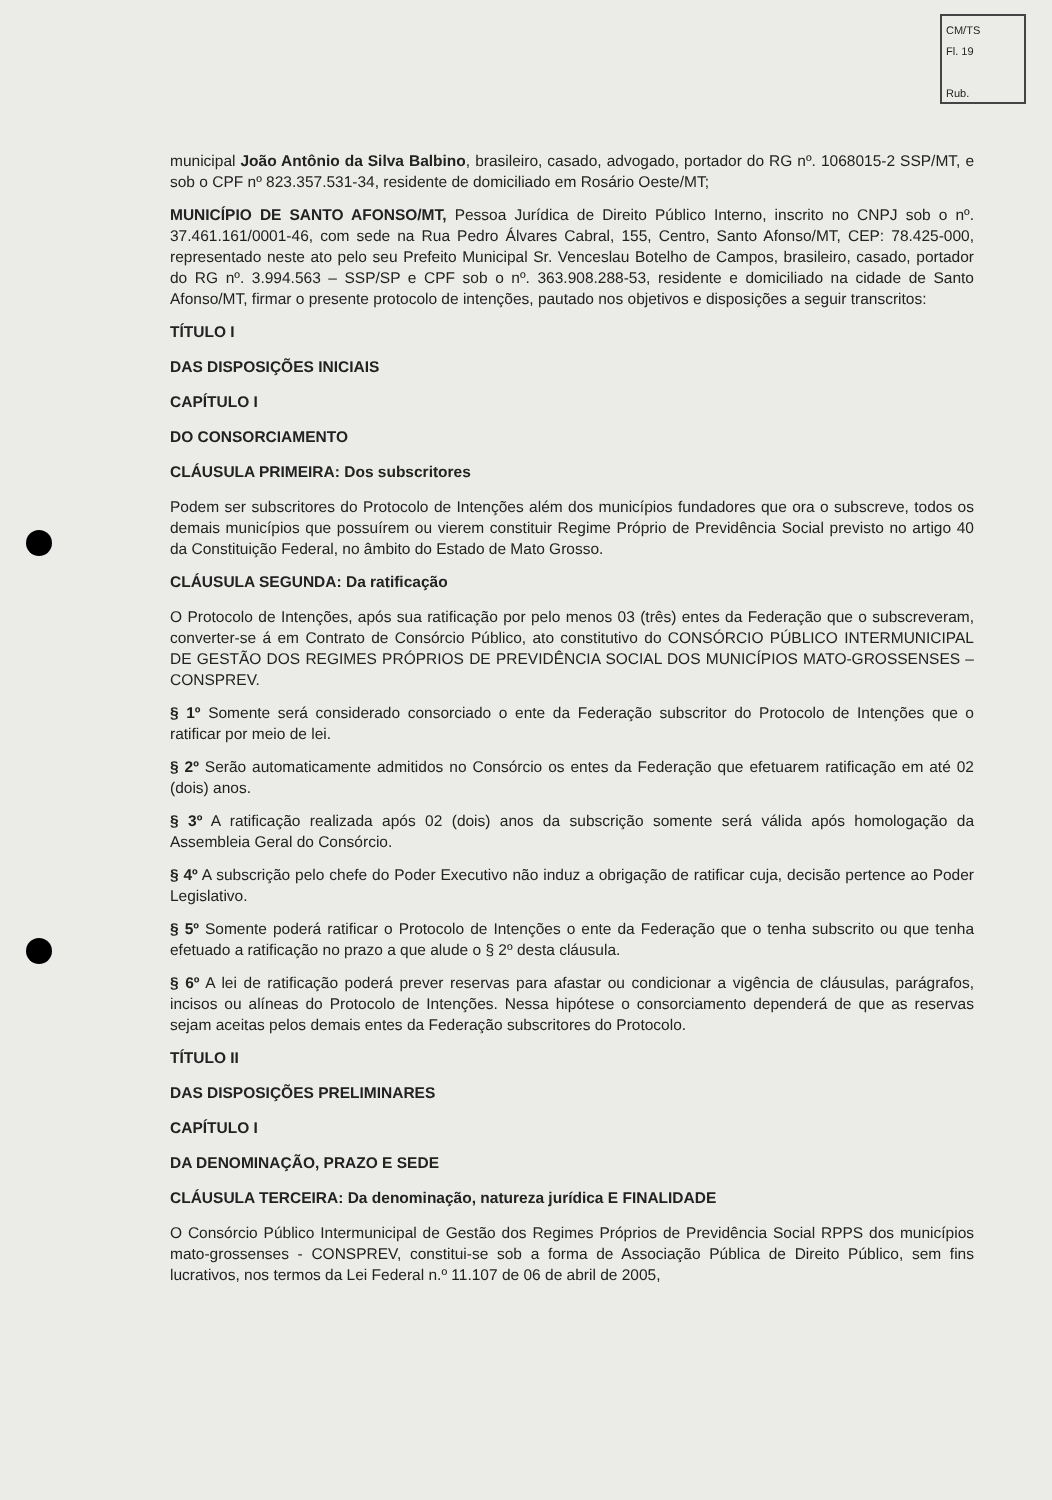CM/TS
Fl. 19
Rub.
municipal João Antônio da Silva Balbino, brasileiro, casado, advogado, portador do RG nº. 1068015-2 SSP/MT, e sob o CPF nº 823.357.531-34, residente de domiciliado em Rosário Oeste/MT;
MUNICÍPIO DE SANTO AFONSO/MT, Pessoa Jurídica de Direito Público Interno, inscrito no CNPJ sob o nº. 37.461.161/0001-46, com sede na Rua Pedro Álvares Cabral, 155, Centro, Santo Afonso/MT, CEP: 78.425-000, representado neste ato pelo seu Prefeito Municipal Sr. Venceslau Botelho de Campos, brasileiro, casado, portador do RG nº. 3.994.563 – SSP/SP e CPF sob o nº. 363.908.288-53, residente e domiciliado na cidade de Santo Afonso/MT, firmar o presente protocolo de intenções, pautado nos objetivos e disposições a seguir transcritos:
TÍTULO I
DAS DISPOSIÇÕES INICIAIS
CAPÍTULO I
DO CONSORCIAMENTO
CLÁUSULA PRIMEIRA: Dos subscritores
Podem ser subscritores do Protocolo de Intenções além dos municípios fundadores que ora o subscreve, todos os demais municípios que possuírem ou vierem constituir Regime Próprio de Previdência Social previsto no artigo 40 da Constituição Federal, no âmbito do Estado de Mato Grosso.
CLÁUSULA SEGUNDA: Da ratificação
O Protocolo de Intenções, após sua ratificação por pelo menos 03 (três) entes da Federação que o subscreveram, converter-se á em Contrato de Consórcio Público, ato constitutivo do CONSÓRCIO PÚBLICO INTERMUNICIPAL DE GESTÃO DOS REGIMES PRÓPRIOS DE PREVIDÊNCIA SOCIAL DOS MUNICÍPIOS MATO-GROSSENSES – CONSPREV.
§ 1º Somente será considerado consorciado o ente da Federação subscritor do Protocolo de Intenções que o ratificar por meio de lei.
§ 2º Serão automaticamente admitidos no Consórcio os entes da Federação que efetuarem ratificação em até 02 (dois) anos.
§ 3º A ratificação realizada após 02 (dois) anos da subscrição somente será válida após homologação da Assembleia Geral do Consórcio.
§ 4º A subscrição pelo chefe do Poder Executivo não induz a obrigação de ratificar cuja, decisão pertence ao Poder Legislativo.
§ 5º Somente poderá ratificar o Protocolo de Intenções o ente da Federação que o tenha subscrito ou que tenha efetuado a ratificação no prazo a que alude o § 2º desta cláusula.
§ 6º A lei de ratificação poderá prever reservas para afastar ou condicionar a vigência de cláusulas, parágrafos, incisos ou alíneas do Protocolo de Intenções. Nessa hipótese o consorciamento dependerá de que as reservas sejam aceitas pelos demais entes da Federação subscritores do Protocolo.
TÍTULO II
DAS DISPOSIÇÕES PRELIMINARES
CAPÍTULO I
DA DENOMINAÇÃO, PRAZO E SEDE
CLÁUSULA TERCEIRA: Da denominação, natureza jurídica E FINALIDADE
O Consórcio Público Intermunicipal de Gestão dos Regimes Próprios de Previdência Social RPPS dos municípios mato-grossenses - CONSPREV, constitui-se sob a forma de Associação Pública de Direito Público, sem fins lucrativos, nos termos da Lei Federal n.º 11.107 de 06 de abril de 2005,